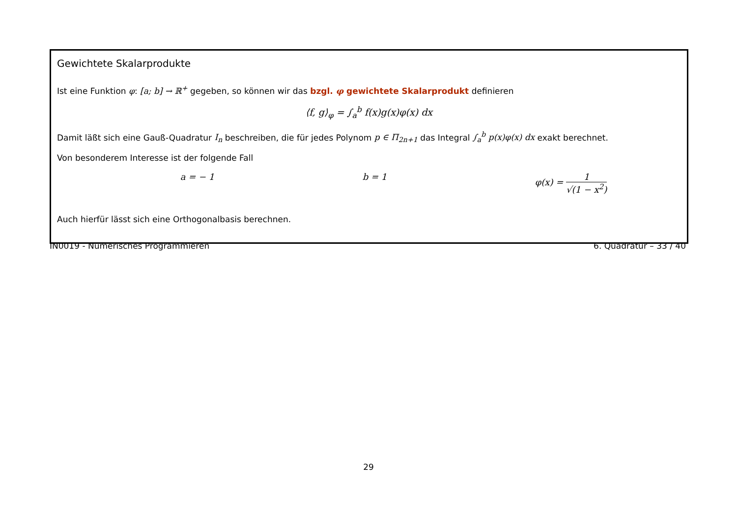Gewichtete Skalarprodukte
Ist eine Funktion φ: [a; b] → ℝ<sup>+</sup> gegeben, so können wir das bzgl. φ gewichtete Skalarprodukt definieren
⟨f, g⟩<sub>φ</sub> = ∫<sub>a</sub><sup>b</sup> f(x)g(x)φ(x) dx
Damit läßt sich eine Gauß-Quadratur I<sub>n</sub> beschreiben, die für jedes Polynom p ∈ Π<sub>2n+1</sub> das Integral ∫<sub>a</sub><sup>b</sup> p(x)φ(x) dx exakt berechnet.
Von besonderem Interesse ist der folgende Fall
a = − 1 b = 1 φ(x) = 1 √(1 − x<sup>2</sup>)
Auch hierfür lässt sich eine Orthogonalbasis berechnen.
IN0019 - Numerisches Programmieren 6. Quadratur – 33 / 40
29